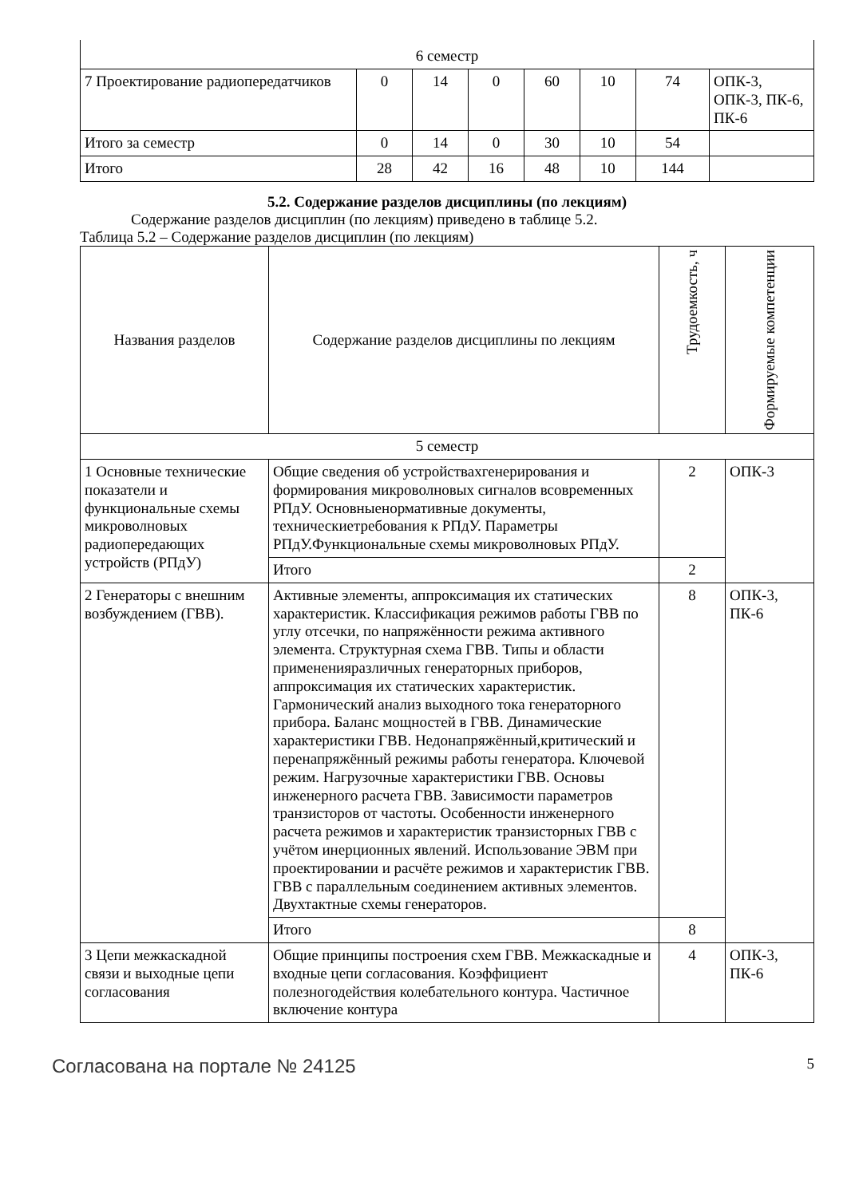| 6 семестр | | | | | | | |
| 7 Проектирование радиопередатчиков | 0 | 14 | 0 | 60 | 10 | 74 | ОПК-3, ОПК-3, ПК-6, ПК-6 |
| Итого за семестр | 0 | 14 | 0 | 30 | 10 | 54 | |
| Итого | 28 | 42 | 16 | 48 | 10 | 144 | |
5.2. Содержание разделов дисциплины (по лекциям)
Содержание разделов дисциплин (по лекциям) приведено в таблице 5.2.
Таблица 5.2 – Содержание разделов дисциплин (по лекциям)
| Названия разделов | Содержание разделов дисциплины по лекциям | Трудоемкость, ч | Формируемые компетенции |
| --- | --- | --- | --- |
| 5 семестр | | | |
| 1 Основные технические показатели и функциональные схемы микроволновых радиопередающих устройств (РПдУ) | Общие сведения об устройствахгенерирования и формирования микроволновых сигналов всовременных РПдУ. Основныенормативные документы, техническиетребования к РПдУ. Параметры РПдУ.Функциональные схемы микроволновых РПдУ. | 2 | ОПК-3 |
| | Итого | 2 | |
| 2 Генераторы с внешним возбуждением (ГВВ). | Активные элементы, аппроксимация их статических характеристик. Классификация режимов работы ГВВ по углу отсечки, по напряжённости режима активного элемента. Структурная схема ГВВ. Типы и области примененияразличных генераторных приборов, аппроксимация их статических характеристик. Гармонический анализ выходного тока генераторного прибора. Баланс мощностей в ГВВ. Динамические характеристики ГВВ. Недонапряжённый,критический и перенапряжённый режимы работы генератора. Ключевой режим. Нагрузочные характеристики ГВВ. Основы инженерного расчета ГВВ. Зависимости параметров транзисторов от частоты. Особенности инженерного расчета режимов и характеристик транзисторных ГВВ с учётом инерционных явлений. Использование ЭВМ при проектировании и расчёте режимов и характеристик ГВВ. ГВВ с параллельным соединением активных элементов. Двухтактные схемы генераторов. | 8 | ОПК-3, ПК-6 |
| | Итого | 8 | |
| 3 Цепи межкаскадной связи и выходные цепи согласования | Общие принципы построения схем ГВВ. Межкаскадные и входные цепи согласования. Коэффициент полезногодействия колебательного контура. Частичное включение контура | 4 | ОПК-3, ПК-6 |
Согласована на портале № 24125 5